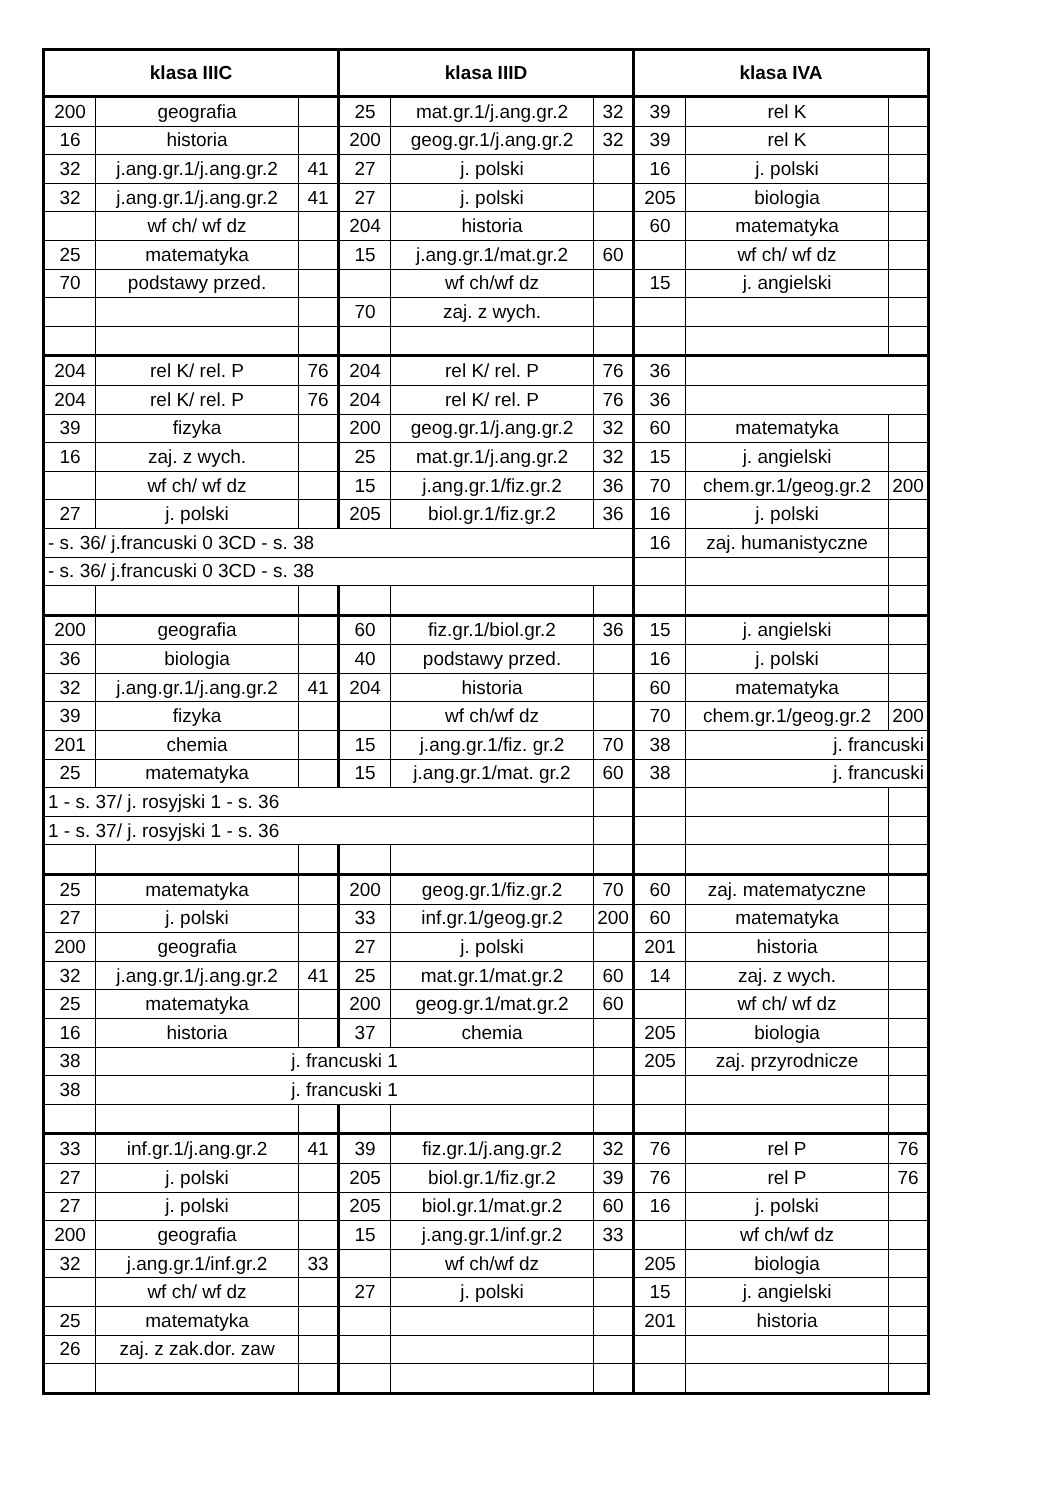| klasa IIIC | | | klasa IIID | | | klasa IVA | | |
| --- | --- | --- | --- | --- | --- | --- | --- | --- |
| 200 | geografia | | 25 | mat.gr.1/j.ang.gr.2 | 32 | 39 | rel K | |
| 16 | historia | | 200 | geog.gr.1/j.ang.gr.2 | 32 | 39 | rel K | |
| 32 | j.ang.gr.1/j.ang.gr.2 | 41 | 27 | j. polski | | 16 | j. polski | |
| 32 | j.ang.gr.1/j.ang.gr.2 | 41 | 27 | j. polski | | 205 | biologia | |
| | wf ch/ wf dz | | 204 | historia | | 60 | matematyka | |
| 25 | matematyka | | 15 | j.ang.gr.1/mat.gr.2 | 60 | | wf ch/ wf dz | |
| 70 | podstawy przed. | | | wf ch/wf dz | | 15 | j. angielski | |
| | | | 70 | zaj. z wych. | | | | |
| 204 | rel K/ rel. P | 76 | 204 | rel K/ rel. P | 76 | 36 | | |
| 204 | rel K/ rel. P | 76 | 204 | rel K/ rel. P | 76 | 36 | | |
| 39 | fizyka | | 200 | geog.gr.1/j.ang.gr.2 | 32 | 60 | matematyka | |
| 16 | zaj. z wych. | | 25 | mat.gr.1/j.ang.gr.2 | 32 | 15 | j. angielski | |
| | wf ch/ wf dz | | 15 | j.ang.gr.1/fiz.gr.2 | 36 | 70 | chem.gr.1/geog.gr.2 | 200 |
| 27 | j. polski | | 205 | biol.gr.1/fiz.gr.2 | 36 | 16 | j. polski | |
| - s. 36/ j.francuski 0 3CD - s. 38 | | | | | | 16 | zaj. humanistyczne | |
| - s. 36/ j.francuski 0 3CD - s. 38 | | | | | | | | |
| 200 | geografia | | 60 | fiz.gr.1/biol.gr.2 | 36 | 15 | j. angielski | |
| 36 | biologia | | 40 | podstawy przed. | | 16 | j. polski | |
| 32 | j.ang.gr.1/j.ang.gr.2 | 41 | 204 | historia | | 60 | matematyka | |
| 39 | fizyka | | | wf ch/wf dz | | 70 | chem.gr.1/geog.gr.2 | 200 |
| 201 | chemia | | 15 | j.ang.gr.1/fiz. gr.2 | 70 | 38 | j. francuski | |
| 25 | matematyka | | 15 | j.ang.gr.1/mat. gr.2 | 60 | 38 | j. francuski | |
| 1 - s. 37/ j. rosyjski 1 - s. 36 | | | | | | | | |
| 1 - s. 37/ j. rosyjski 1 - s. 36 | | | | | | | | |
| 25 | matematyka | | 200 | geog.gr.1/fiz.gr.2 | 70 | 60 | zaj. matematyczne | |
| 27 | j. polski | | 33 | inf.gr.1/geog.gr.2 | 200 | 60 | matematyka | |
| 200 | geografia | | 27 | j. polski | | 201 | historia | |
| 32 | j.ang.gr.1/j.ang.gr.2 | 41 | 25 | mat.gr.1/mat.gr.2 | 60 | 14 | zaj. z wych. | |
| 25 | matematyka | | 200 | geog.gr.1/mat.gr.2 | 60 | | wf ch/ wf dz | |
| 16 | historia | | 37 | chemia | | 205 | biologia | |
| 38 | j. francuski 1 | | | | | 205 | zaj. przyrodnicze | |
| 38 | j. francuski 1 | | | | | | | |
| 33 | inf.gr.1/j.ang.gr.2 | 41 | 39 | fiz.gr.1/j.ang.gr.2 | 32 | 76 | rel P | 76 |
| 27 | j. polski | | 205 | biol.gr.1/fiz.gr.2 | 39 | 76 | rel P | 76 |
| 27 | j. polski | | 205 | biol.gr.1/mat.gr.2 | 60 | 16 | j. polski | |
| 200 | geografia | | 15 | j.ang.gr.1/inf.gr.2 | 33 | | wf ch/wf dz | |
| 32 | j.ang.gr.1/inf.gr.2 | 33 | | wf ch/wf dz | | 205 | biologia | |
| | wf ch/ wf dz | | 27 | j. polski | | 15 | j. angielski | |
| 25 | matematyka | | | | | 201 | historia | |
| 26 | zaj. z zak.dor. zaw | | | | | | | |